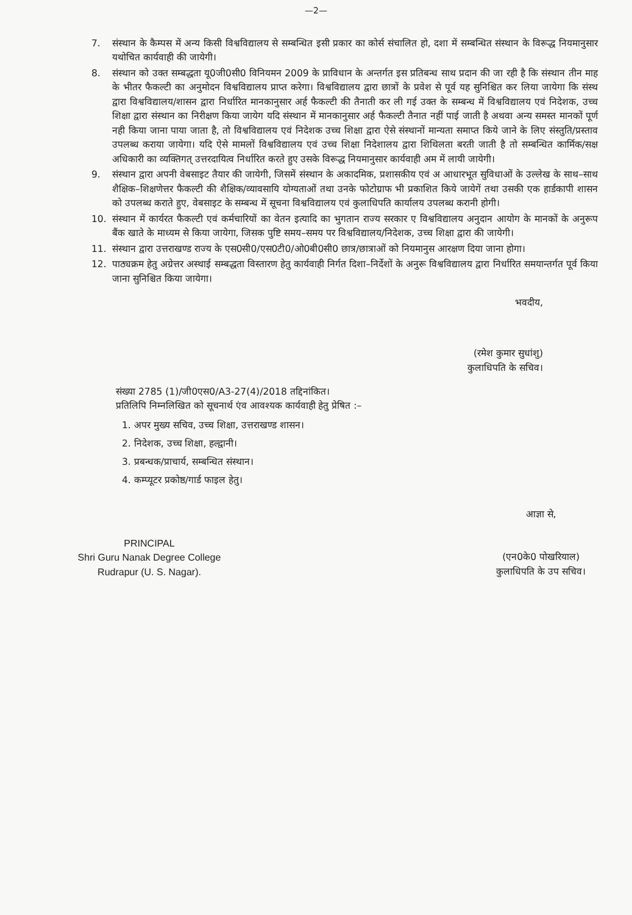—2—
7. संस्थान के कैम्पस में अन्य किसी विश्वविद्यालय से सम्बन्धित इसी प्रकार का कोर्स संचालित हो, दशा में सम्बन्धित संस्थान के विरूद्ध नियमानुसार यथोचित कार्यवाही की जायेगी।
8. संस्थान को उक्त सम्बद्धता यू0जी0सी0 विनियमन 2009 के प्राविधान के अन्तर्गत इस प्रतिबन्ध साथ प्रदान की जा रही है कि संस्थान तीन माह के भीतर फैकल्टी का अनुमोदन विश्वविद्यालय प्राप्त करेगा। विश्वविद्यालय द्वारा छात्रों के प्रवेश से पूर्व यह सुनिश्चित कर लिया जायेगा कि संस्थ द्वारा विश्वविद्यालय/शासन द्वारा निर्धारित मानकानुसार अर्ह फैकल्टी की तैनाती कर ली गई उक्त के सम्बन्ध में विश्वविद्यालय एवं निदेशक, उच्च शिक्षा द्वारा संस्थान का निरीक्षण किया जायेग यदि संस्थान में मानकानुसार अर्ह फैकल्टी तैनात नहीं पाई जाती है अथवा अन्य समस्त मानकों पूर्ण नही किया जाना पाया जाता है, तो विश्वविद्यालय एवं निदेशक उच्च शिक्षा द्वारा ऐसे संस्थानों मान्यता समाप्त किये जाने के लिए संस्तुति/प्रस्ताव उपलब्ध कराया जायेगा। यदि ऐसे मामलों विश्वविद्यालय एवं उच्च शिक्षा निदेशालय द्वारा शिथिलता बरती जाती है तो सम्बन्धित कार्मिक/सक्ष अधिकारी का व्यक्तिगत् उत्तरदायित्व निर्धारित करते हुए उसके विरूद्ध नियमानुसार कार्यवाही अम में लायी जायेगी।
9. संस्थान द्वारा अपनी वेबसाइट तैयार की जायेगी, जिसमें संस्थान के अकादमिक, प्रशासकीय एवं अ आधारभूत सुविधाओं के उल्लेख के साथ–साथ शैक्षिक–शिक्षणेत्तर फैकल्टी की शैक्षिक/व्यावसायि योग्यताओं तथा उनके फोटोग्राफ भी प्रकाशित किये जायेगें तथा उसकी एक हार्डकापी शासन को उपलब्ध कराते हुए, वेबसाइट के सम्बन्ध में सूचना विश्वविद्यालय एवं कुलाधिपति कार्यालय उपलब्ध करानी होगी।
10. संस्थान में कार्यरत फैकल्टी एवं कर्मचारियों का वेतन इत्यादि का भुगतान राज्य सरकार ए विश्वविद्यालय अनुदान आयोग के मानकों के अनुरूप बैंक खाते के माध्यम से किया जायेगा, जिसक पुष्टि समय–समय पर विश्वविद्यालय/निदेशक, उच्च शिक्षा द्वारा की जायेगी।
11. संस्थान द्वारा उत्तराखण्ड राज्य के एस0सी0/एस0टी0/ओ0बी0सी0 छात्र/छात्राओं को नियमानुस आरक्षण दिया जाना होगा।
12. पाठ्यक्रम हेतु अग्रेत्तर अस्थाई सम्बद्धता विस्तारण हेतु कार्यवाही निर्गत दिशा–निर्देशों के अनुरू विश्वविद्यालय द्वारा निर्धारित समयान्तर्गत पूर्व किया जाना सुनिश्चित किया जायेगा।
भवदीय,
(रमेश कुमार सुधांशु)
कुलाधिपति के सचिव।
संख्या 2785 (1)/जी0एस0/A3-27(4)/2018 तद्दिनांकित।
प्रतिलिपि निम्नलिखित को सूचनार्थ एंव आवश्यक कार्यवाही हेतु प्रेषित :–
1. अपर मुख्य सचिव, उच्च शिक्षा, उत्तराखण्ड शासन।
2. निदेशक, उच्च शिक्षा, हल्द्वानी।
3. प्रबन्धक/प्राचार्य, सम्बन्धित संस्थान।
4. कम्प्यूटर प्रकोष्ठ/गार्ड फाइल हेतु।
PRINCIPAL
Shri Guru Nanak Degree College
Rudrapur (U. S. Nagar).
आज्ञा से,
(एन0के0 पोखरियाल)
कुलाधिपति के उप सचिव।